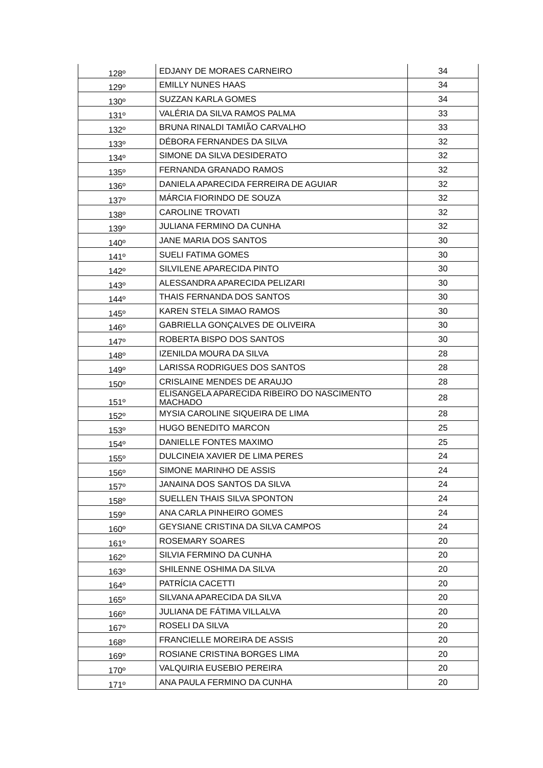| 128º | EDJANY DE MORAES CARNEIRO | 34 |
| 129º | EMILLY NUNES HAAS | 34 |
| 130º | SUZZAN KARLA GOMES | 34 |
| 131º | VALÉRIA DA SILVA RAMOS PALMA | 33 |
| 132º | BRUNA RINALDI TAMIÃO CARVALHO | 33 |
| 133º | DÉBORA FERNANDES DA SILVA | 32 |
| 134º | SIMONE DA SILVA DESIDERATO | 32 |
| 135º | FERNANDA GRANADO RAMOS | 32 |
| 136º | DANIELA APARECIDA FERREIRA DE AGUIAR | 32 |
| 137º | MÁRCIA FIORINDO DE SOUZA | 32 |
| 138º | CAROLINE TROVATI | 32 |
| 139º | JULIANA FERMINO DA CUNHA | 32 |
| 140º | JANE MARIA DOS SANTOS | 30 |
| 141º | SUELI FATIMA GOMES | 30 |
| 142º | SILVILENE APARECIDA PINTO | 30 |
| 143º | ALESSANDRA APARECIDA PELIZARI | 30 |
| 144º | THAIS FERNANDA DOS SANTOS | 30 |
| 145º | KAREN STELA SIMAO RAMOS | 30 |
| 146º | GABRIELLA GONÇALVES DE OLIVEIRA | 30 |
| 147º | ROBERTA BISPO DOS SANTOS | 30 |
| 148º | IZENILDA MOURA DA SILVA | 28 |
| 149º | LARISSA RODRIGUES DOS SANTOS | 28 |
| 150º | CRISLAINE MENDES DE ARAUJO | 28 |
| 151º | ELISANGELA APARECIDA RIBEIRO DO NASCIMENTO MACHADO | 28 |
| 152º | MYSIA CAROLINE SIQUEIRA DE LIMA | 28 |
| 153º | HUGO BENEDITO MARCON | 25 |
| 154º | DANIELLE FONTES MAXIMO | 25 |
| 155º | DULCINEIA XAVIER DE LIMA PERES | 24 |
| 156º | SIMONE MARINHO DE ASSIS | 24 |
| 157º | JANAINA DOS SANTOS DA SILVA | 24 |
| 158º | SUELLEN THAIS SILVA SPONTON | 24 |
| 159º | ANA CARLA PINHEIRO GOMES | 24 |
| 160º | GEYSIANE CRISTINA DA SILVA CAMPOS | 24 |
| 161º | ROSEMARY SOARES | 20 |
| 162º | SILVIA FERMINO DA CUNHA | 20 |
| 163º | SHILENNE OSHIMA DA SILVA | 20 |
| 164º | PATRÍCIA CACETTI | 20 |
| 165º | SILVANA APARECIDA DA SILVA | 20 |
| 166º | JULIANA DE FÁTIMA VILLALVA | 20 |
| 167º | ROSELI DA SILVA | 20 |
| 168º | FRANCIELLE MOREIRA DE ASSIS | 20 |
| 169º | ROSIANE CRISTINA BORGES LIMA | 20 |
| 170º | VALQUIRIA EUSEBIO PEREIRA | 20 |
| 171º | ANA PAULA FERMINO DA CUNHA | 20 |